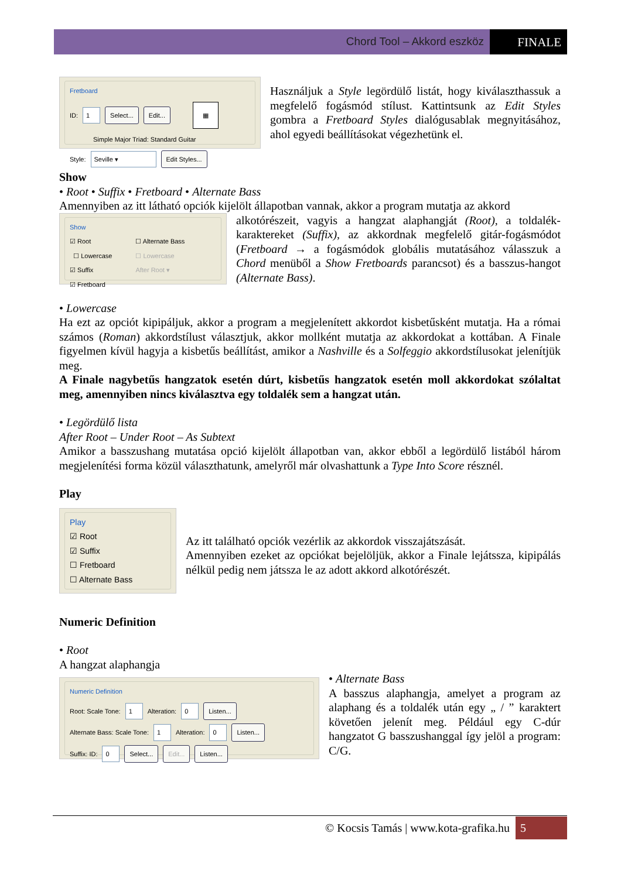Chord Tool – Akkord eszköz FINALE
Fretboard
ID: 1 Select... Edit... ▦
Simple Major Triad: Standard Guitar
Style: Seville ▾ Edit Styles...
Használjuk a Style legördülő listát, hogy kiválaszthassuk a megfelelő fogásmód stílust. Kattintsunk az Edit Styles gombra a Fretboard Styles dialógusablak megnyitásához, ahol egyedi beállításokat végezhetünk el.
Show
• Root • Suffix • Fretboard • Alternate Bass
Amennyiben az itt látható opciók kijelölt állapotban vannak, akkor a program mutatja az akkord
Show
☑ Root
☐ Lowercase
☑ Suffix
☑ Fretboard
☐ Alternate Bass
☐ Lowercase
After Root ▾
alkotórészeit, vagyis a hangzat alaphangját (Root), a toldalék-karaktereket (Suffix), az akkordnak megfelelő gitár-fogásmódot (Fretboard → a fogásmódok globális mutatásához válasszuk a Chord menüből a Show Fretboards parancsot) és a basszus-hangot (Alternate Bass).
• Lowercase
Ha ezt az opciót kipipáljuk, akkor a program a megjelenített akkordot kisbetűsként mutatja. Ha a római számos (Roman) akkordstílust választjuk, akkor mollként mutatja az akkordokat a kottában. A Finale figyelmen kívül hagyja a kisbetűs beállítást, amikor a Nashville és a Solfeggio akkordstílusokat jelenítjük meg.
A Finale nagybetűs hangzatok esetén dúrt, kisbetűs hangzatok esetén moll akkordokat szólaltat meg, amennyiben nincs kiválasztva egy toldalék sem a hangzat után.
• Legördülő lista
After Root – Under Root – As Subtext
Amikor a basszushang mutatása opció kijelölt állapotban van, akkor ebből a legördülő listából három megjelenítési forma közül választhatunk, amelyről már olvashattunk a Type Into Score résznél.
Play
Play
☑ Root
☑ Suffix
☐ Fretboard
☐ Alternate Bass
Az itt található opciók vezérlik az akkordok visszajátszását.
Amennyiben ezeket az opciókat bejelöljük, akkor a Finale lejátssza, kipipálás nélkül pedig nem játssza le az adott akkord alkotórészét.
Numeric Definition
• Root
A hangzat alaphangja
Numeric Definition
Root: Scale Tone: 1 Alteration: 0 Listen...
Alternate Bass: Scale Tone: 1 Alteration: 0 Listen...
Suffix: ID: 0 Select... Edit... Listen...
• Alternate Bass
A basszus alaphangja, amelyet a program az alaphang és a toldalék után egy „ / ” karaktert követően jelenít meg. Például egy C-dúr hangzatot G basszushanggal így jelöl a program: C/G.
© Kocsis Tamás | www.kota-grafika.hu 5